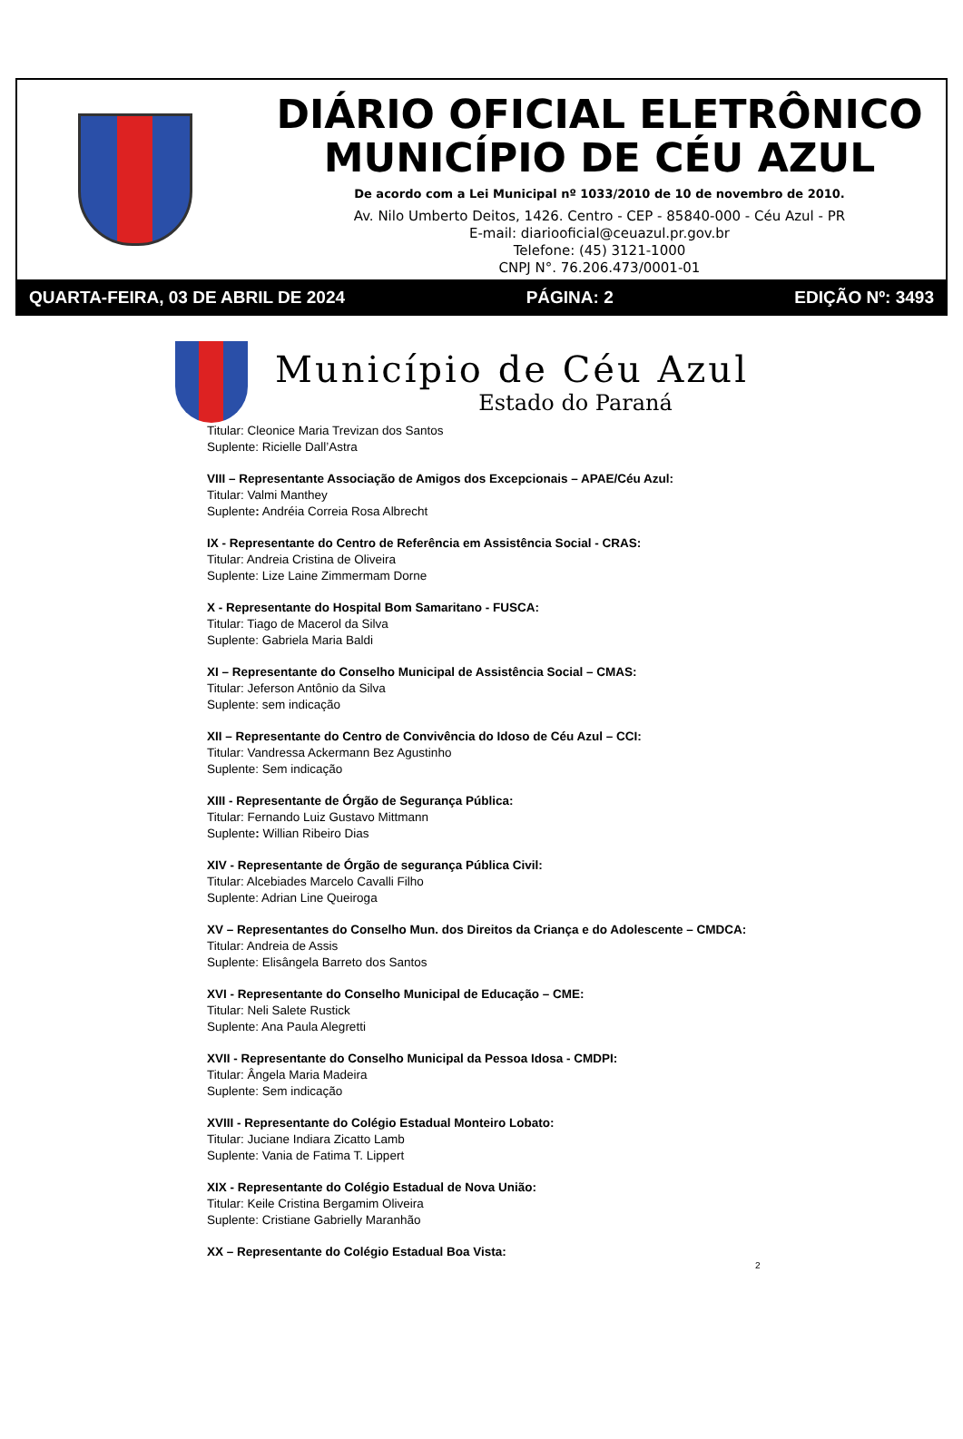DIÁRIO OFICIAL ELETRÔNICO
MUNICÍPIO DE CÉU AZUL
De acordo com a Lei Municipal nº 1033/2010 de 10 de novembro de 2010.
Av. Nilo Umberto Deitos, 1426. Centro - CEP - 85840-000 - Céu Azul - PR
E-mail: diariooficial@ceuazul.pr.gov.br
Telefone: (45) 3121-1000
CNPJ N°. 76.206.473/0001-01
QUARTA-FEIRA, 03 DE ABRIL DE 2024 PÁGINA: 2 EDIÇÃO Nº: 3493
Município de Céu Azul
Estado do Paraná
Titular: Cleonice Maria Trevizan dos Santos
Suplente: Ricielle Dall’Astra
VIII – Representante Associação de Amigos dos Excepcionais – APAE/Céu Azul:
Titular: Valmi Manthey
Suplente: Andréia Correia Rosa Albrecht
IX - Representante do Centro de Referência em Assistência Social - CRAS:
Titular: Andreia Cristina de Oliveira
Suplente: Lize Laine Zimmermam Dorne
X - Representante do Hospital Bom Samaritano - FUSCA:
Titular: Tiago de Macerol da Silva
Suplente: Gabriela Maria Baldi
XI – Representante do Conselho Municipal de Assistência Social – CMAS:
Titular: Jeferson Antônio da Silva
Suplente: sem indicação
XII – Representante do Centro de Convivência do Idoso de Céu Azul – CCI:
Titular: Vandressa Ackermann Bez Agustinho
Suplente: Sem indicação
XIII - Representante de Órgão de Segurança Pública:
Titular: Fernando Luiz Gustavo Mittmann
Suplente: Willian Ribeiro Dias
XIV - Representante de Órgão de segurança Pública Civil:
Titular: Alcebiades Marcelo Cavalli Filho
Suplente: Adrian Line Queiroga
XV – Representantes do Conselho Mun. dos Direitos da Criança e do Adolescente – CMDCA:
Titular: Andreia de Assis
Suplente: Elisângela Barreto dos Santos
XVI - Representante do Conselho Municipal de Educação – CME:
Titular: Neli Salete Rustick
Suplente: Ana Paula Alegretti
XVII - Representante do Conselho Municipal da Pessoa Idosa - CMDPI:
Titular: Ângela Maria Madeira
Suplente: Sem indicação
XVIII - Representante do Colégio Estadual Monteiro Lobato:
Titular: Juciane Indiara Zicatto Lamb
Suplente: Vania de Fatima T. Lippert
XIX - Representante do Colégio Estadual de Nova União:
Titular: Keile Cristina Bergamim Oliveira
Suplente: Cristiane Gabrielly Maranhão
XX – Representante do Colégio Estadual Boa Vista:
2